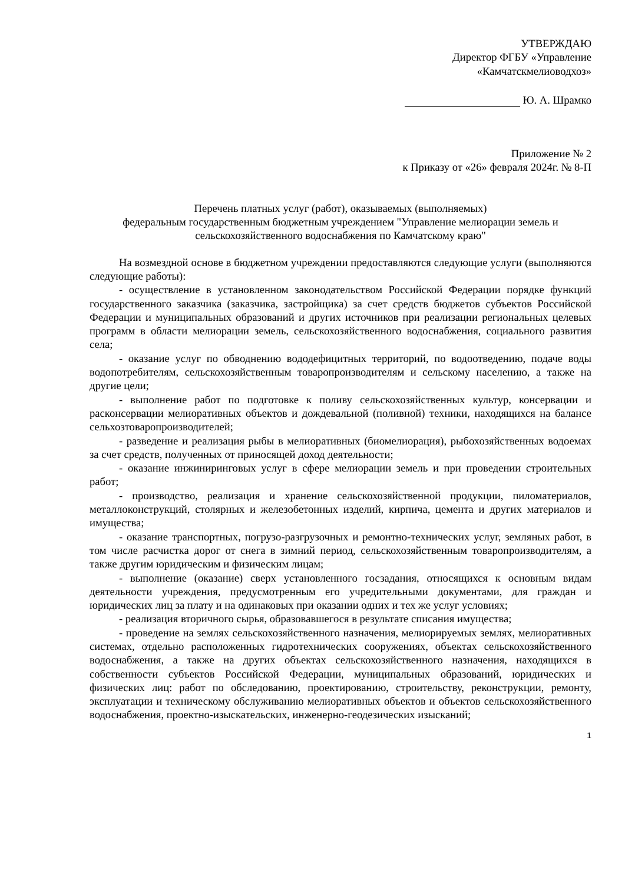УТВЕРЖДАЮ
Директор ФГБУ «Управление
«Камчатскмелиоводхоз»
Ю. А. Шрамко
Приложение № 2
к Приказу от «26» февраля 2024г. № 8-П
Перечень платных услуг (работ), оказываемых (выполняемых)
федеральным государственным бюджетным учреждением "Управление мелиорации земель и сельскохозяйственного водоснабжения по Камчатскому краю"
На возмездной основе в бюджетном учреждении предоставляются следующие услуги (выполняются следующие работы):
- осуществление в установленном законодательством Российской Федерации порядке функций государственного заказчика (заказчика, застройщика) за счет средств бюджетов субъектов Российской Федерации и муниципальных образований и других источников при реализации региональных целевых программ в области мелиорации земель, сельскохозяйственного водоснабжения, социального развития села;
- оказание услуг по обводнению вододефицитных территорий, по водоотведению, подаче воды водопотребителям, сельскохозяйственным товаропроизводителям и сельскому населению, а также на другие цели;
- выполнение работ по подготовке к поливу сельскохозяйственных культур, консервации и расконсервации мелиоративных объектов и дождевальной (поливной) техники, находящихся на балансе сельхозтоваропроизводителей;
- разведение и реализация рыбы в мелиоративных (биомелиорация), рыбохозяйственных водоемах за счет средств, полученных от приносящей доход деятельности;
- оказание инжиниринговых услуг в сфере мелиорации земель и при проведении строительных работ;
- производство, реализация и хранение сельскохозяйственной продукции, пиломатериалов, металлоконструкций, столярных и железобетонных изделий, кирпича, цемента и других материалов и имущества;
- оказание транспортных, погрузо-разгрузочных и ремонтно-технических услуг, земляных работ, в том числе расчистка дорог от снега в зимний период, сельскохозяйственным товаропроизводителям, а также другим юридическим и физическим лицам;
- выполнение (оказание) сверх установленного госзадания, относящихся к основным видам деятельности учреждения, предусмотренным его учредительными документами, для граждан и юридических лиц за плату и на одинаковых при оказании одних и тех же услуг условиях;
- реализация вторичного сырья, образовавшегося в результате списания имущества;
- проведение на землях сельскохозяйственного назначения, мелиорируемых землях, мелиоративных системах, отдельно расположенных гидротехнических сооружениях, объектах сельскохозяйственного водоснабжения, а также на других объектах сельскохозяйственного назначения, находящихся в собственности субъектов Российской Федерации, муниципальных образований, юридических и физических лиц: работ по обследованию, проектированию, строительству, реконструкции, ремонту, эксплуатации и техническому обслуживанию мелиоративных объектов и объектов сельскохозяйственного водоснабжения, проектно-изыскательских, инженерно-геодезических изысканий;
1